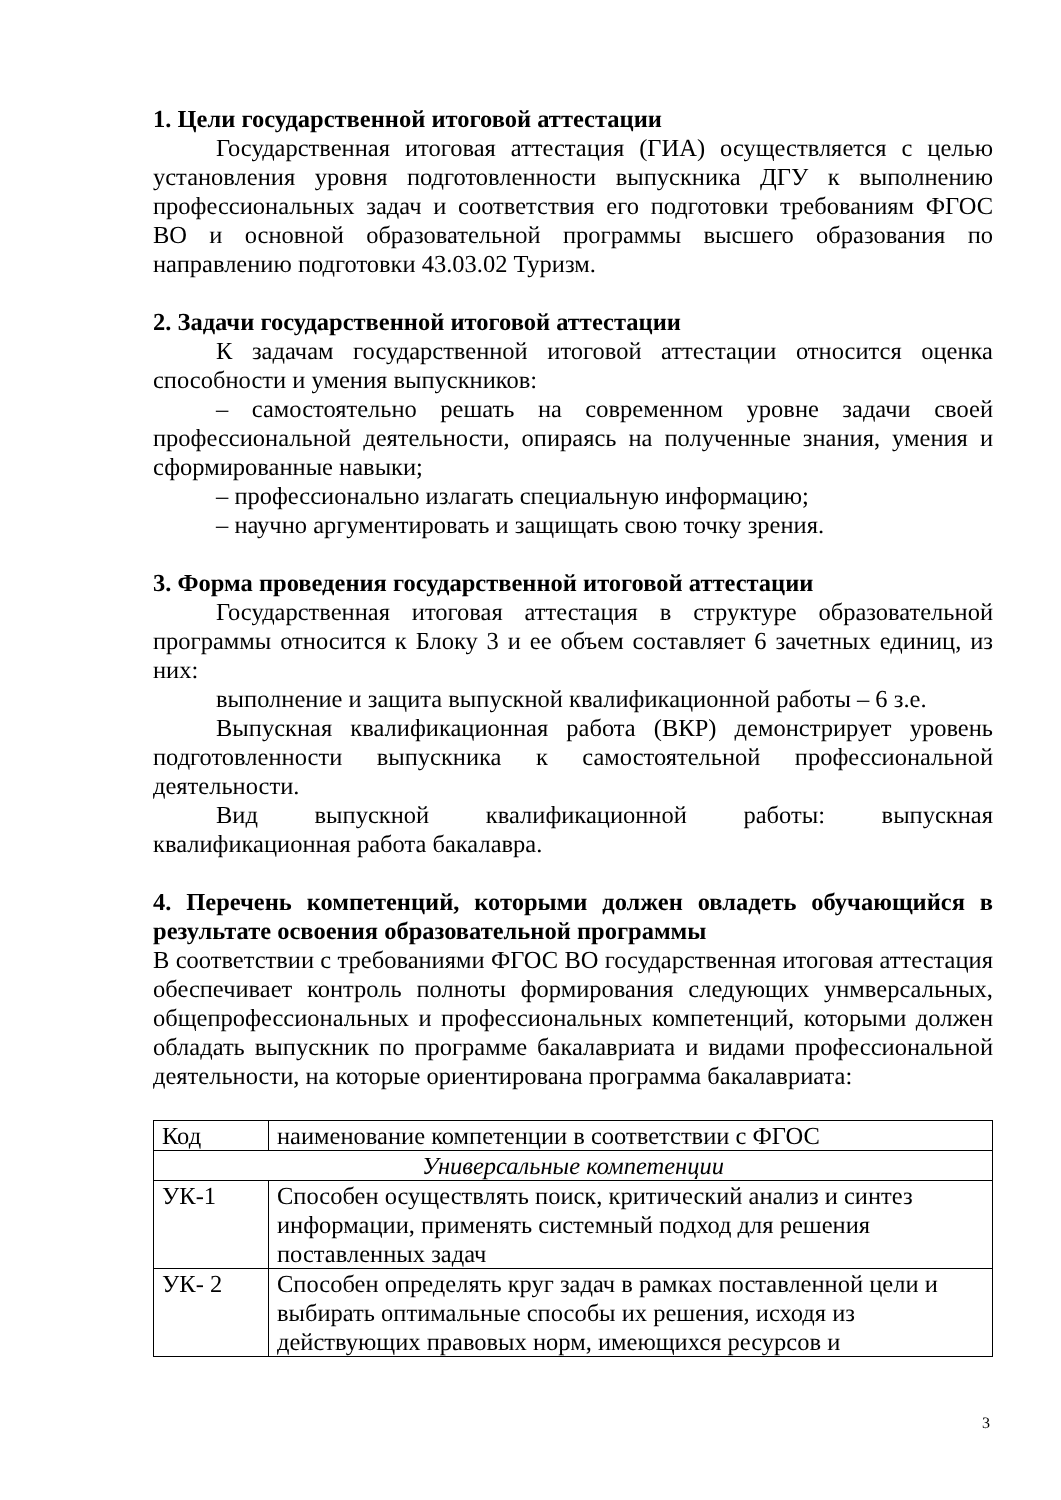1. Цели государственной итоговой аттестации
Государственная итоговая аттестация (ГИА) осуществляется с целью установления уровня подготовленности выпускника ДГУ к выполнению профессиональных задач и соответствия его подготовки требованиям ФГОС ВО и основной образовательной программы высшего образования по направлению подготовки 43.03.02 Туризм.
2. Задачи государственной итоговой аттестации
К задачам государственной итоговой аттестации относится оценка способности и умения выпускников:
– самостоятельно решать на современном уровне задачи своей профессиональной деятельности, опираясь на полученные знания, умения и сформированные навыки;
– профессионально излагать специальную информацию;
– научно аргументировать и защищать свою точку зрения.
3. Форма проведения государственной итоговой аттестации
Государственная итоговая аттестация в структуре образовательной программы относится к Блоку 3 и ее объем составляет 6 зачетных единиц, из них:
выполнение и защита выпускной квалификационной работы – 6 з.е.
Выпускная квалификационная работа (ВКР) демонстрирует уровень подготовленности выпускника к самостоятельной профессиональной деятельности.
Вид выпускной квалификационной работы: выпускная квалификационная работа бакалавра.
4. Перечень компетенций, которыми должен овладеть обучающийся в результате освоения образовательной программы
В соответствии с требованиями ФГОС ВО государственная итоговая аттестация обеспечивает контроль полноты формирования следующих унмверсальных, общепрофессиональных и профессиональных компетенций, которыми должен обладать выпускник по программе бакалавриата и видами профессиональной деятельности, на которые ориентирована программа бакалавриата:
| Код | наименование компетенции в соответствии с ФГОС |
| Универсальные компетенции | |
| УК-1 | Способен осуществлять поиск, критический анализ и синтез информации, применять системный подход для решения поставленных задач |
| УК- 2 | Способен определять круг задач в рамках поставленной цели и выбирать оптимальные способы их решения, исходя из действующих правовых норм, имеющихся ресурсов и |
3